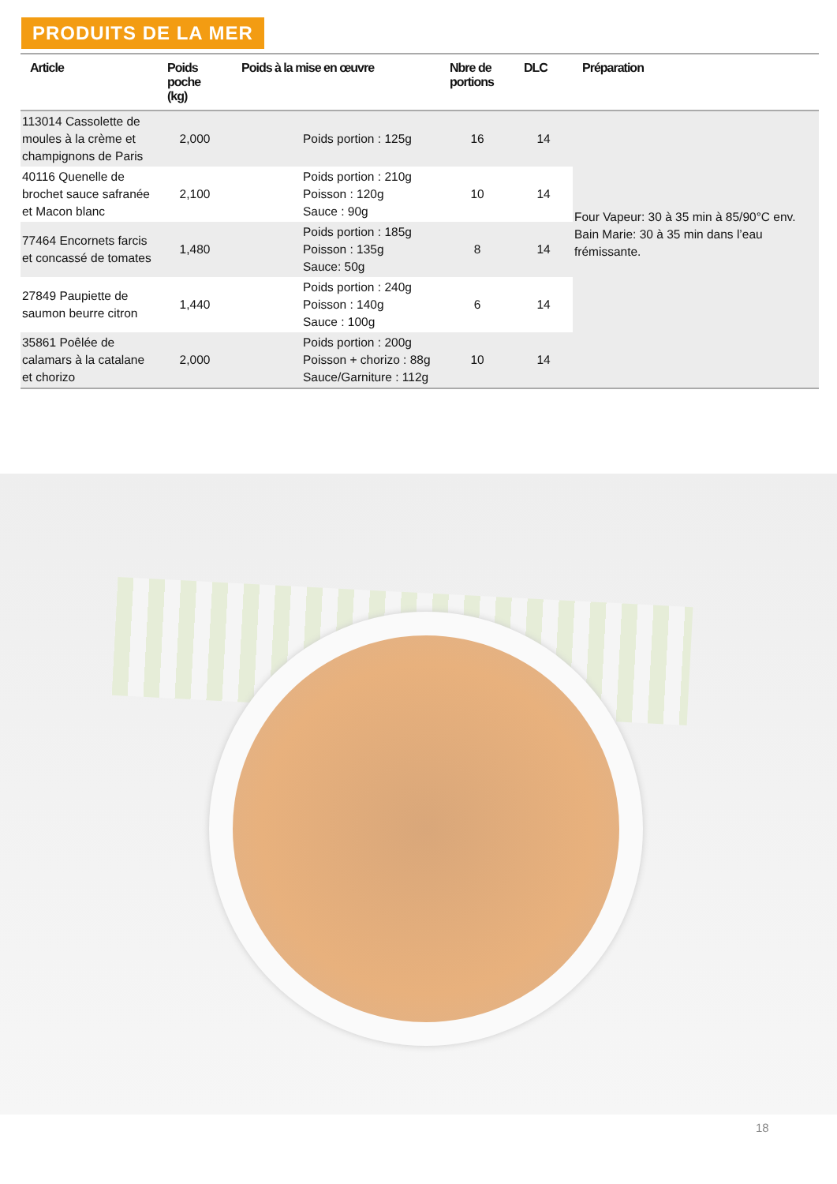PRODUITS DE LA MER
| Article | Poids poche (kg) | Poids à la mise en œuvre | Nbre de portions | DLC | Préparation |
| --- | --- | --- | --- | --- | --- |
| 113014 Cassolette de moules à la crème et champignons de Paris | 2,000 | Poids portion : 125g | 16 | 14 | Four Vapeur: 30 à 35 min à 85/90°C env. Bain Marie: 30 à 35 min dans l’eau frémissante. |
| 40116 Quenelle de brochet sauce safranée et Macon blanc | 2,100 | Poids portion : 210g Poisson : 120g Sauce : 90g | 10 | 14 | |
| 77464 Encornets farcis et concassé de tomates | 1,480 | Poids portion : 185g Poisson : 135g Sauce: 50g | 8 | 14 | |
| 27849 Paupiette de saumon beurre citron | 1,440 | Poids portion : 240g Poisson : 140g Sauce : 100g | 6 | 14 | |
| 35861 Poêlée de calamars à la catalane et chorizo | 2,000 | Poids portion : 200g Poisson + chorizo : 88g Sauce/Garniture : 112g | 10 | 14 | |
18